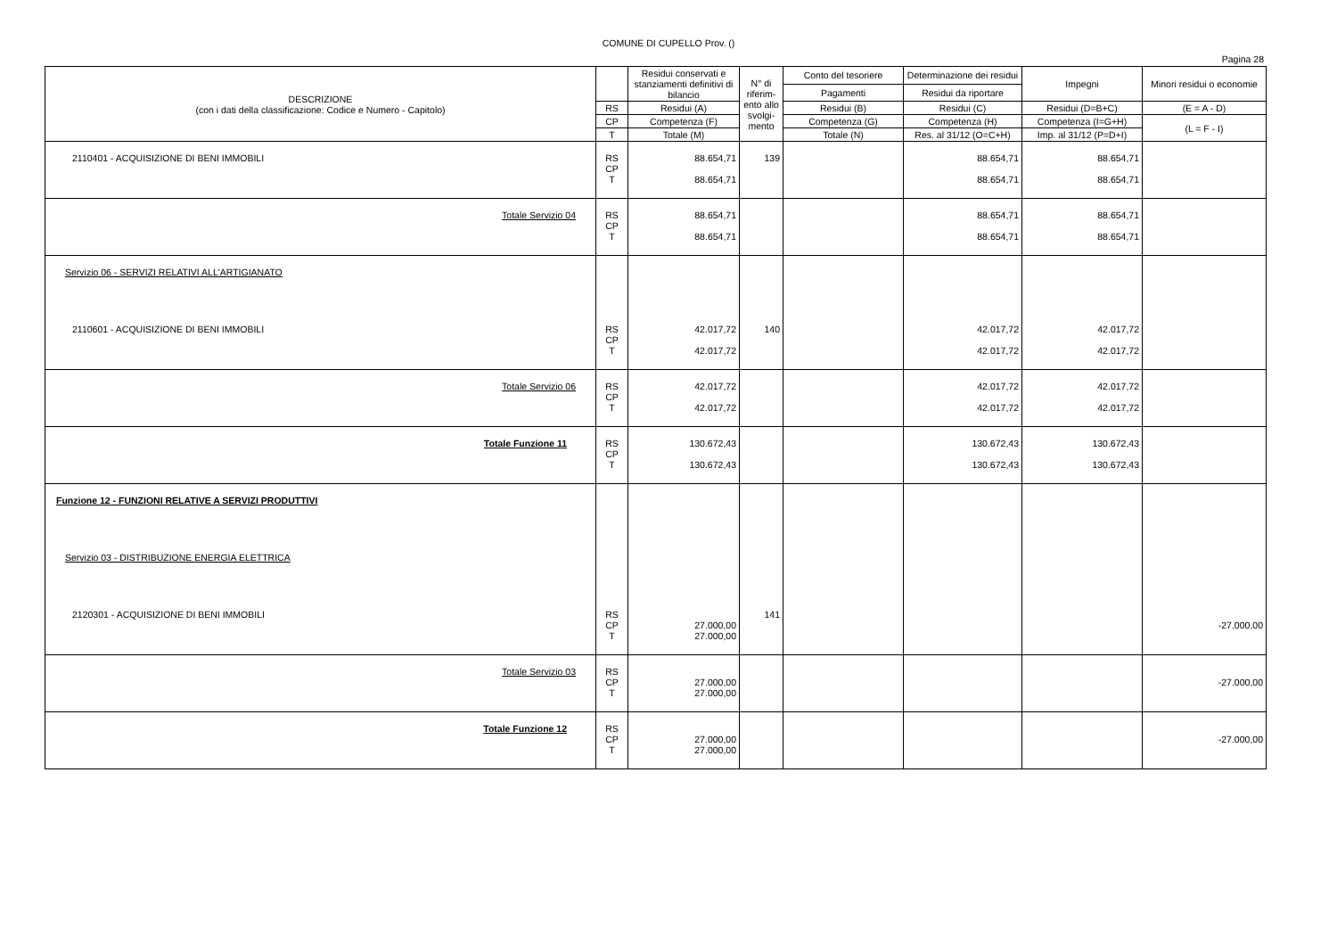COMUNE DI CUPELLO Prov. ()
Pagina 28
| DESCRIZIONE (con i dati della classificazione: Codice e Numero - Capitolo) | | Residui conservati e stanziamenti definitivi di bilancio | N° di riferim-ento allo svolgi-mento | Conto del tesoriere | Determinazione dei residui | Impegni | Minori residui o economie |
| --- | --- | --- | --- | --- | --- | --- | --- |
| | | | | Pagamenti | Residui da riportare | | |
| | RS | Residui (A) | | Residui (B) | Residui (C) | Residui (D=B+C) | (E = A - D) |
| | CP | Competenza (F) | | Competenza (G) | Competenza (H) | Competenza (I=G+H) | (L = F - I) |
| | T | Totale (M) | | Totale (N) | Res. al 31/12 (O=C+H) | Imp. al 31/12 (P=D+I) | |
| 2110401 - ACQUISIZIONE DI BENI IMMOBILI | RS CP T | 88.654,71 88.654,71 | 139 | | 88.654,71 88.654,71 | 88.654,71 88.654,71 | |
| Totale Servizio 04 | RS CP T | 88.654,71 88.654,71 | | | 88.654,71 88.654,71 | 88.654,71 88.654,71 | |
| Servizio 06 - SERVIZI RELATIVI ALL'ARTIGIANATO | | | | | | | |
| 2110601 - ACQUISIZIONE DI BENI IMMOBILI | RS CP T | 42.017,72 42.017,72 | 140 | | 42.017,72 42.017,72 | 42.017,72 42.017,72 | |
| Totale Servizio 06 | RS CP T | 42.017,72 42.017,72 | | | 42.017,72 42.017,72 | 42.017,72 42.017,72 | |
| Totale Funzione 11 | RS CP T | 130.672,43 130.672,43 | | | 130.672,43 130.672,43 | 130.672,43 130.672,43 | |
| Funzione 12 - FUNZIONI RELATIVE A SERVIZI PRODUTTIVI | | | | | | | |
| Servizio 03 - DISTRIBUZIONE ENERGIA ELETTRICA | | | | | | | |
| 2120301 - ACQUISIZIONE DI BENI IMMOBILI | RS CP T | 27.000,00 27.000,00 | 141 | | | | -27.000,00 |
| Totale Servizio 03 | RS CP T | 27.000,00 27.000,00 | | | | | -27.000,00 |
| Totale Funzione 12 | RS CP T | 27.000,00 27.000,00 | | | | | -27.000,00 |